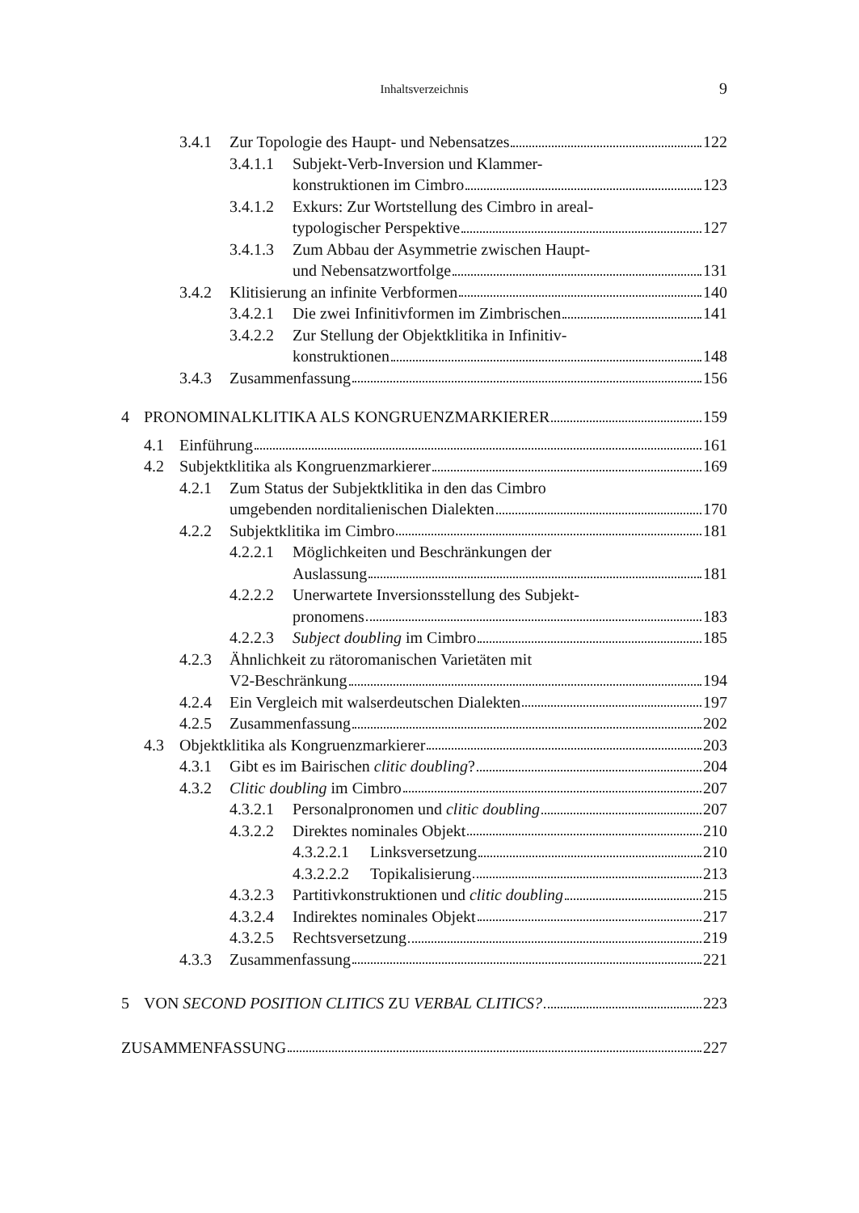Inhaltsverzeichnis 9
3.4.1 Zur Topologie des Haupt- und Nebensatzes 122
3.4.1.1 Subjekt-Verb-Inversion und Klammer-
konstruktionen im Cimbro 123
3.4.1.2 Exkurs: Zur Wortstellung des Cimbro in areal-
typologischer Perspektive 127
3.4.1.3 Zum Abbau der Asymmetrie zwischen Haupt-
und Nebensatzwortfolge 131
3.4.2 Klitisierung an infinite Verbformen 140
3.4.2.1 Die zwei Infinitivformen im Zimbrischen 141
3.4.2.2 Zur Stellung der Objektklitika in Infinitiv-
konstruktionen 148
3.4.3 Zusammenfassung 156
4 PRONOMINALKLITIKA ALS KONGRUENZMARKIERER 159
4.1 Einführung 161
4.2 Subjektklitika als Kongruenzmarkierer 169
4.2.1 Zum Status der Subjektklitika in den das Cimbro
umgebenden norditalienischen Dialekten 170
4.2.2 Subjektklitika im Cimbro 181
4.2.2.1 Möglichkeiten und Beschränkungen der
Auslassung 181
4.2.2.2 Unerwartete Inversionsstellung des Subjekt-
pronomens 183
4.2.2.3 Subject doubling im Cimbro 185
4.2.3 Ähnlichkeit zu rätoromanischen Varietäten mit
V2-Beschränkung 194
4.2.4 Ein Vergleich mit walserdeutschen Dialekten 197
4.2.5 Zusammenfassung 202
4.3 Objektklitika als Kongruenzmarkierer 203
4.3.1 Gibt es im Bairischen clitic doubling? 204
4.3.2 Clitic doubling im Cimbro 207
4.3.2.1 Personalpronomen und clitic doubling 207
4.3.2.2 Direktes nominales Objekt 210
4.3.2.2.1 Linksversetzung 210
4.3.2.2.2 Topikalisierung 213
4.3.2.3 Partitivkonstruktionen und clitic doubling 215
4.3.2.4 Indirektes nominales Objekt 217
4.3.2.5 Rechtsversetzung 219
4.3.3 Zusammenfassung 221
5 VON SECOND POSITION CLITICS ZU VERBAL CLITICS? 223
ZUSAMMENFASSUNG 227